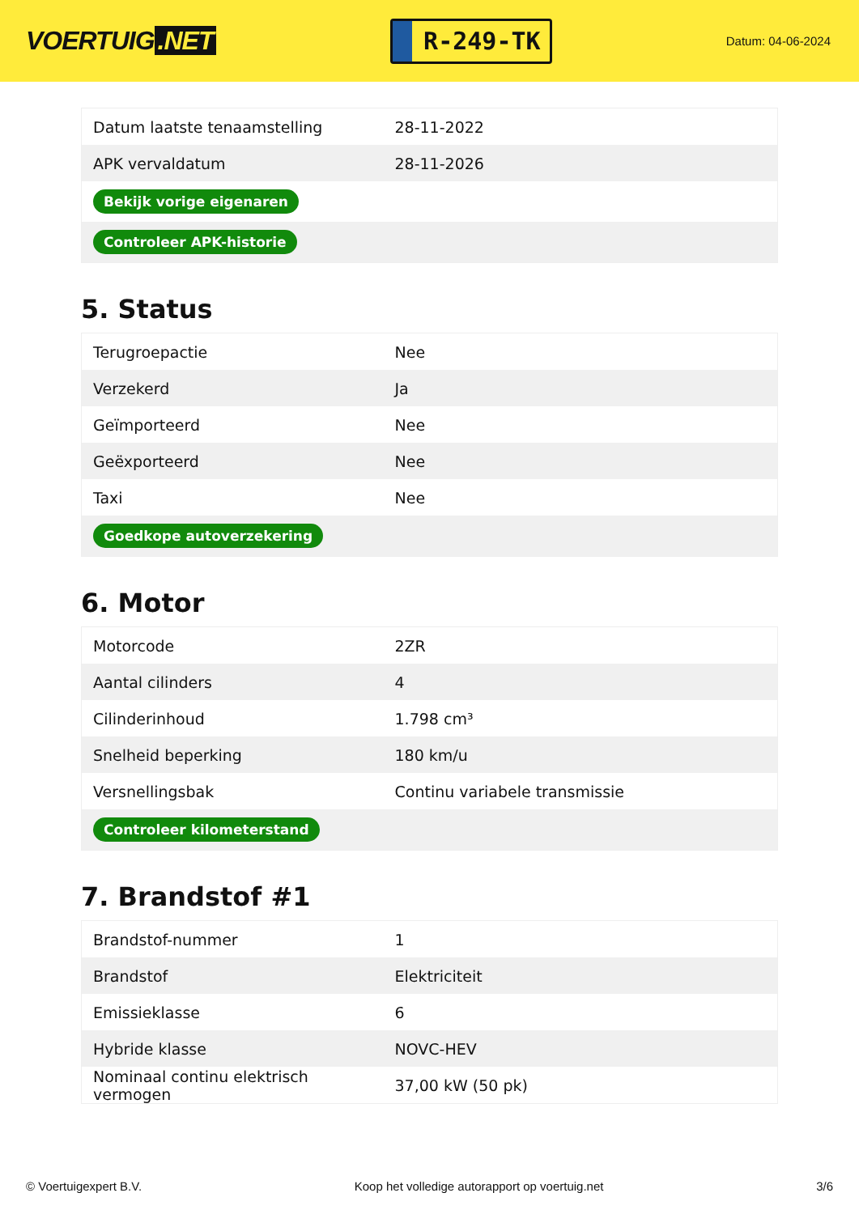VOERTUIG.NET
R-249-TK
Datum: 04-06-2024
| Datum laatste tenaamstelling | 28-11-2022 |
| APK vervaldatum | 28-11-2026 |
| Bekijk vorige eigenaren | |
| Controleer APK-historie | |
5. Status
| Terugroepactie | Nee |
| Verzekerd | Ja |
| Geïmporteerd | Nee |
| Geëxporteerd | Nee |
| Taxi | Nee |
| Goedkope autoverzekering | |
6. Motor
| Motorcode | 2ZR |
| Aantal cilinders | 4 |
| Cilinderinhoud | 1.798 cm³ |
| Snelheid beperking | 180 km/u |
| Versnellingsbak | Continu variabele transmissie |
| Controleer kilometerstand | |
7. Brandstof #1
| Brandstof-nummer | 1 |
| Brandstof | Elektriciteit |
| Emissieklasse | 6 |
| Hybride klasse | NOVC-HEV |
| Nominaal continu elektrisch vermogen | 37,00 kW (50 pk) |
© Voertuigexpert B.V. Koop het volledige autorapport op voertuig.net 3/6